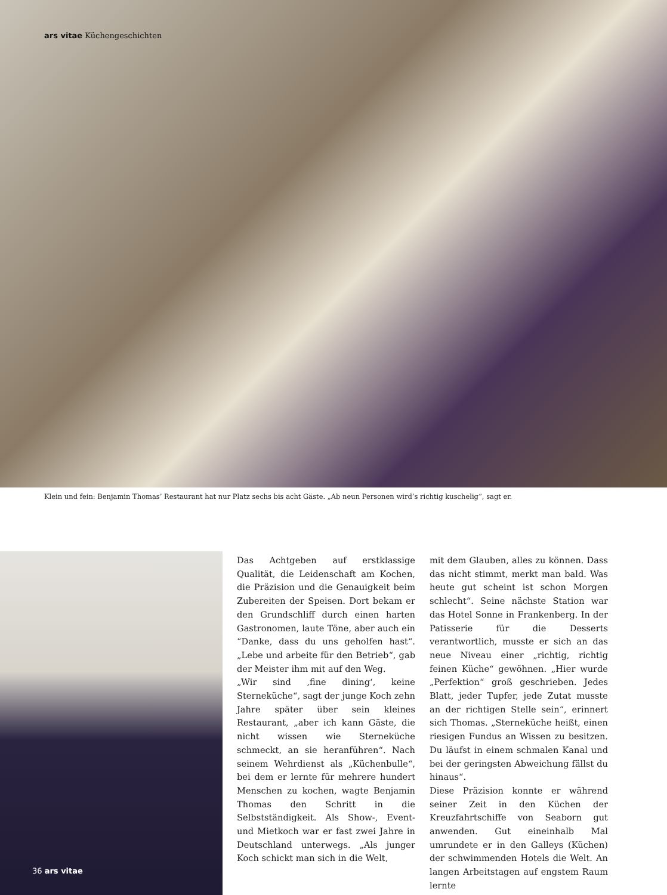ars vitae Küchengeschichten
Klein und fein: Benjamin Thomas’ Restaurant hat nur Platz sechs bis acht Gäste. „Ab neun Personen wird’s richtig kuschelig“, sagt er.
Das Achtgeben auf erstklassige Qualität, die Leidenschaft am Kochen, die Präzision und die Genauigkeit beim Zubereiten der Speisen. Dort bekam er den Grundschliff durch einen harten Gastronomen, laute Töne, aber auch ein “Danke, dass du uns geholfen hast“. „Lebe und arbeite für den Betrieb“, gab der Meister ihm mit auf den Weg.
„Wir sind ‚fine dining‘, keine Sterneküche“, sagt der junge Koch zehn Jahre später über sein kleines Restaurant, „aber ich kann Gäste, die nicht wissen wie Sterneküche schmeckt, an sie heranführen“. Nach seinem Wehrdienst als „Küchenbulle“, bei dem er lernte für mehrere hundert Menschen zu kochen, wagte Benjamin Thomas den Schritt in die Selbstständigkeit. Als Show-, Event- und Mietkoch war er fast zwei Jahre in Deutschland unterwegs. „Als junger Koch schickt man sich in die Welt,
mit dem Glauben, alles zu können. Dass das nicht stimmt, merkt man bald. Was heute gut scheint ist schon Morgen schlecht“. Seine nächste Station war das Hotel Sonne in Frankenberg. In der Patisserie für die Desserts verantwortlich, musste er sich an das neue Niveau einer „richtig, richtig feinen Küche“ gewöhnen. „Hier wurde „Perfektion“ groß geschrieben. Jedes Blatt, jeder Tupfer, jede Zutat musste an der richtigen Stelle sein“, erinnert sich Thomas. „Sterneküche heißt, einen riesigen Fundus an Wissen zu besitzen. Du läufst in einem schmalen Kanal und bei der geringsten Abweichung fällst du hinaus“.
Diese Präzision konnte er während seiner Zeit in den Küchen der Kreuzfahrtschiffe von Seaborn gut anwenden. Gut eineinhalb Mal umrundete er in den Galleys (Küchen) der schwimmenden Hotels die Welt. An langen Arbeitstagen auf engstem Raum lernte
36 ars vitae